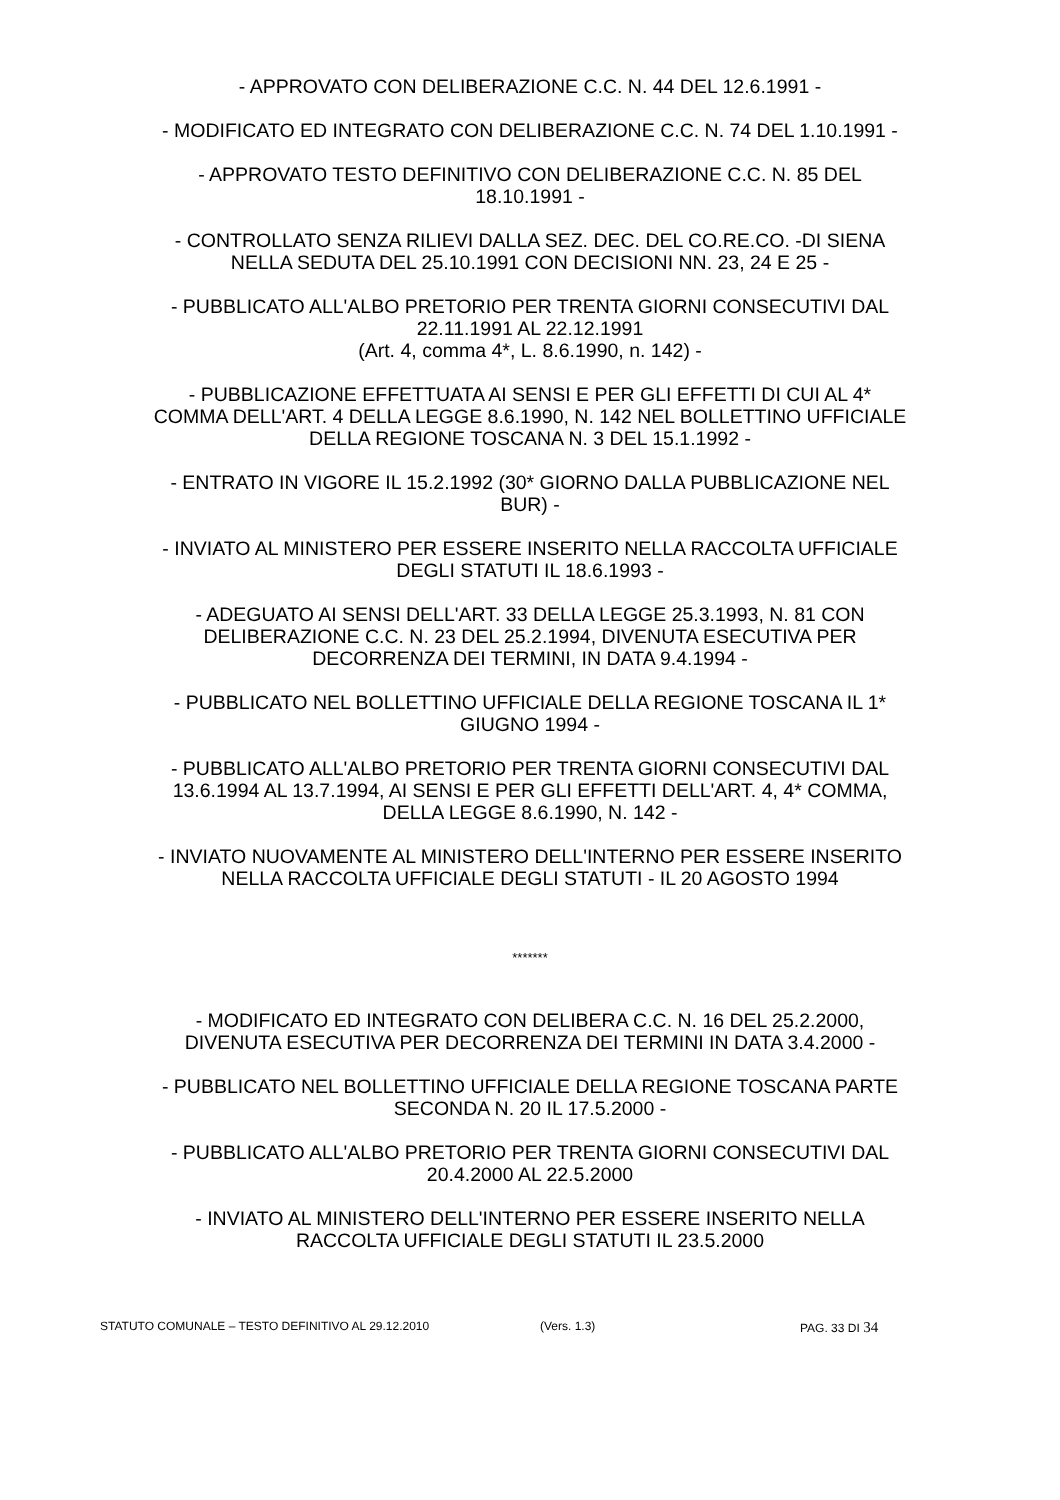- APPROVATO CON DELIBERAZIONE C.C. N. 44 DEL 12.6.1991 -
- MODIFICATO ED INTEGRATO CON DELIBERAZIONE C.C. N. 74 DEL 1.10.1991 -
- APPROVATO TESTO DEFINITIVO CON DELIBERAZIONE C.C. N. 85 DEL
18.10.1991 -
- CONTROLLATO SENZA RILIEVI DALLA SEZ. DEC. DEL CO.RE.CO. -DI SIENA
NELLA SEDUTA DEL 25.10.1991 CON DECISIONI NN. 23, 24 E 25 -
- PUBBLICATO ALL'ALBO PRETORIO PER TRENTA GIORNI CONSECUTIVI DAL
22.11.1991 AL 22.12.1991
(Art. 4, comma 4*, L. 8.6.1990, n. 142) -
- PUBBLICAZIONE EFFETTUATA AI SENSI E PER GLI EFFETTI DI CUI AL 4*
COMMA DELL'ART. 4 DELLA LEGGE 8.6.1990, N. 142 NEL BOLLETTINO UFFICIALE
DELLA REGIONE TOSCANA N. 3 DEL 15.1.1992 -
- ENTRATO IN VIGORE IL 15.2.1992 (30* GIORNO DALLA PUBBLICAZIONE NEL
BUR) -
- INVIATO AL MINISTERO PER ESSERE INSERITO NELLA RACCOLTA UFFICIALE
DEGLI STATUTI IL 18.6.1993 -
- ADEGUATO AI SENSI DELL'ART. 33 DELLA LEGGE 25.3.1993, N. 81 CON
DELIBERAZIONE C.C. N. 23 DEL 25.2.1994, DIVENUTA ESECUTIVA PER
DECORRENZA DEI TERMINI, IN DATA 9.4.1994 -
- PUBBLICATO NEL BOLLETTINO UFFICIALE DELLA REGIONE TOSCANA IL 1*
GIUGNO 1994 -
- PUBBLICATO ALL'ALBO PRETORIO PER TRENTA GIORNI CONSECUTIVI DAL
13.6.1994 AL 13.7.1994, AI SENSI E PER GLI EFFETTI DELL'ART. 4, 4* COMMA,
DELLA LEGGE 8.6.1990, N. 142 -
- INVIATO NUOVAMENTE AL MINISTERO DELL'INTERNO PER ESSERE INSERITO
NELLA RACCOLTA UFFICIALE DEGLI STATUTI - IL 20 AGOSTO 1994
*******
- MODIFICATO ED INTEGRATO CON DELIBERA C.C. N. 16 DEL 25.2.2000,
DIVENUTA ESECUTIVA PER DECORRENZA DEI TERMINI IN DATA 3.4.2000 -
- PUBBLICATO NEL BOLLETTINO UFFICIALE DELLA REGIONE TOSCANA PARTE
SECONDA N. 20 IL 17.5.2000 -
- PUBBLICATO ALL'ALBO PRETORIO PER TRENTA GIORNI CONSECUTIVI DAL
20.4.2000 AL 22.5.2000
- INVIATO AL MINISTERO DELL'INTERNO PER ESSERE INSERITO NELLA
RACCOLTA UFFICIALE DEGLI STATUTI IL 23.5.2000
STATUTO COMUNALE – TESTO DEFINITIVO AL 29.12.2010 (Vers. 1.3) PAG. 33 DI 34